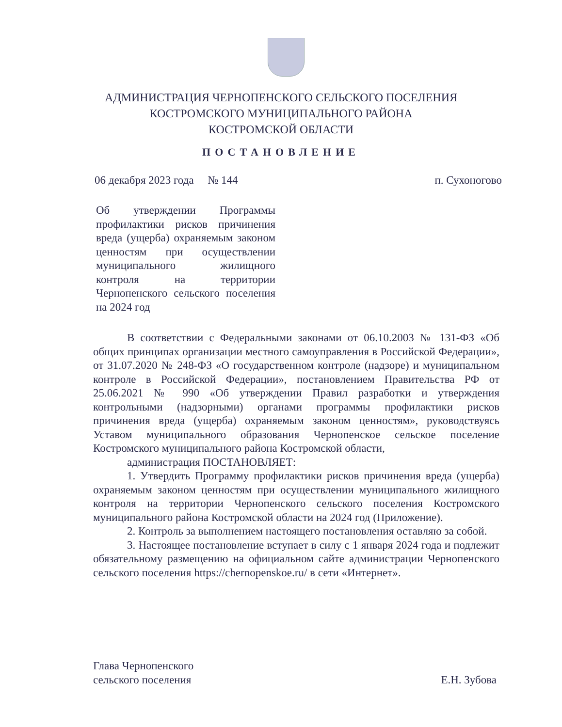АДМИНИСТРАЦИЯ ЧЕРНОПЕНСКОГО СЕЛЬСКОГО ПОСЕЛЕНИЯ
КОСТРОМСКОГО МУНИЦИПАЛЬНОГО РАЙОНА
КОСТРОМСКОЙ ОБЛАСТИ
ПОСТАНОВЛЕНИЕ
06 декабря 2023 года № 144 п. Сухоногово
Об утверждении Программы профилактики рисков причинения вреда (ущерба) охраняемым законом ценностям при осуществлении муниципального жилищного контроля на территории Чернопенского сельского поселения на 2024 год
В соответствии с Федеральными законами от 06.10.2003 № 131-ФЗ «Об общих принципах организации местного самоуправления в Российской Федерации», от 31.07.2020 № 248-ФЗ «О государственном контроле (надзоре) и муниципальном контроле в Российской Федерации», постановлением Правительства РФ от 25.06.2021 № 990 «Об утверждении Правил разработки и утверждения контрольными (надзорными) органами программы профилактики рисков причинения вреда (ущерба) охраняемым законом ценностям», руководствуясь Уставом муниципального образования Чернопенское сельское поселение Костромского муниципального района Костромской области,
администрация ПОСТАНОВЛЯЕТ:
1. Утвердить Программу профилактики рисков причинения вреда (ущерба) охраняемым законом ценностям при осуществлении муниципального жилищного контроля на территории Чернопенского сельского поселения Костромского муниципального района Костромской области на 2024 год (Приложение).
2. Контроль за выполнением настоящего постановления оставляю за собой.
3. Настоящее постановление вступает в силу с 1 января 2024 года и подлежит обязательному размещению на официальном сайте администрации Чернопенского сельского поселения https://chernopenskoe.ru/ в сети «Интернет».
Глава Чернопенского
сельского поселения Е.Н. Зубова